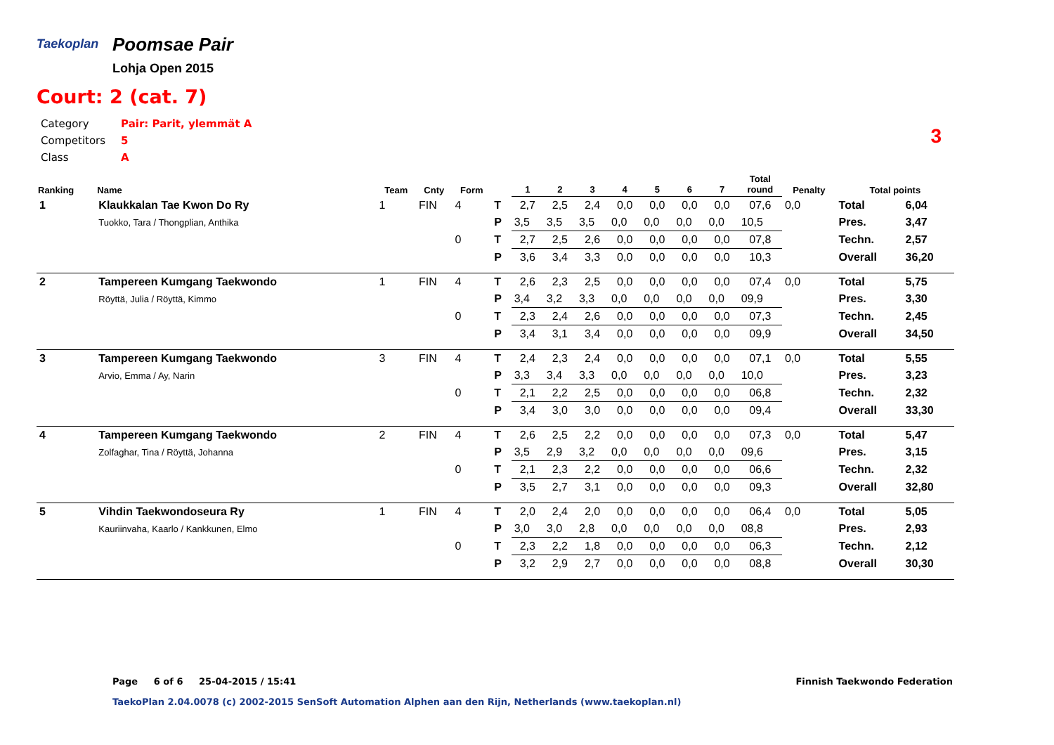Taekoplan
Poomsae Pair
Lohja Open 2015
Court: 2 (cat. 7)
| Category | Pair: Parit, ylemmät A |
| Competitors | 5 |
| Class | A |
3
| Ranking | Name | Team | Cnty | Form | | 1 | 2 | 3 | 4 | 5 | 6 | 7 | Total round | Penalty | Total points | |
| --- | --- | --- | --- | --- | --- | --- | --- | --- | --- | --- | --- | --- | --- | --- | --- | --- |
| 1 | Klaukkalan Tae Kwon Do Ry | 1 | FIN | 4 | T | 2,7 | 2,5 | 2,4 | 0,0 | 0,0 | 0,0 | 0,0 | 07,6 | 0,0 | Total | 6,04 |
| | Tuokko, Tara / Thongplian, Anthika | | | | P | 3,5 | 3,5 | 3,5 | 0,0 | 0,0 | 0,0 | 0,0 | 10,5 | | Pres. | 3,47 |
| | | | | 0 | T | 2,7 | 2,5 | 2,6 | 0,0 | 0,0 | 0,0 | 0,0 | 07,8 | | Techn. | 2,57 |
| | | | | | P | 3,6 | 3,4 | 3,3 | 0,0 | 0,0 | 0,0 | 0,0 | 10,3 | | Overall | 36,20 |
| 2 | Tampereen Kumgang Taekwondo | 1 | FIN | 4 | T | 2,6 | 2,3 | 2,5 | 0,0 | 0,0 | 0,0 | 0,0 | 07,4 | 0,0 | Total | 5,75 |
| | Röyttä, Julia / Röyttä, Kimmo | | | | P | 3,4 | 3,2 | 3,3 | 0,0 | 0,0 | 0,0 | 0,0 | 09,9 | | Pres. | 3,30 |
| | | | | 0 | T | 2,3 | 2,4 | 2,6 | 0,0 | 0,0 | 0,0 | 0,0 | 07,3 | | Techn. | 2,45 |
| | | | | | P | 3,4 | 3,1 | 3,4 | 0,0 | 0,0 | 0,0 | 0,0 | 09,9 | | Overall | 34,50 |
| 3 | Tampereen Kumgang Taekwondo | 3 | FIN | 4 | T | 2,4 | 2,3 | 2,4 | 0,0 | 0,0 | 0,0 | 0,0 | 07,1 | 0,0 | Total | 5,55 |
| | Arvio, Emma / Ay, Narin | | | | P | 3,3 | 3,4 | 3,3 | 0,0 | 0,0 | 0,0 | 0,0 | 10,0 | | Pres. | 3,23 |
| | | | | 0 | T | 2,1 | 2,2 | 2,5 | 0,0 | 0,0 | 0,0 | 0,0 | 06,8 | | Techn. | 2,32 |
| | | | | | P | 3,4 | 3,0 | 3,0 | 0,0 | 0,0 | 0,0 | 0,0 | 09,4 | | Overall | 33,30 |
| 4 | Tampereen Kumgang Taekwondo | 2 | FIN | 4 | T | 2,6 | 2,5 | 2,2 | 0,0 | 0,0 | 0,0 | 0,0 | 07,3 | 0,0 | Total | 5,47 |
| | Zolfaghar, Tina / Röyttä, Johanna | | | | P | 3,5 | 2,9 | 3,2 | 0,0 | 0,0 | 0,0 | 0,0 | 09,6 | | Pres. | 3,15 |
| | | | | 0 | T | 2,1 | 2,3 | 2,2 | 0,0 | 0,0 | 0,0 | 0,0 | 06,6 | | Techn. | 2,32 |
| | | | | | P | 3,5 | 2,7 | 3,1 | 0,0 | 0,0 | 0,0 | 0,0 | 09,3 | | Overall | 32,80 |
| 5 | Vihdin Taekwondoseura Ry | 1 | FIN | 4 | T | 2,0 | 2,4 | 2,0 | 0,0 | 0,0 | 0,0 | 0,0 | 06,4 | 0,0 | Total | 5,05 |
| | Kauriinvaha, Kaarlo / Kankkunen, Elmo | | | | P | 3,0 | 3,0 | 2,8 | 0,0 | 0,0 | 0,0 | 0,0 | 08,8 | | Pres. | 2,93 |
| | | | | 0 | T | 2,3 | 2,2 | 1,8 | 0,0 | 0,0 | 0,0 | 0,0 | 06,3 | | Techn. | 2,12 |
| | | | | | P | 3,2 | 2,9 | 2,7 | 0,0 | 0,0 | 0,0 | 0,0 | 08,8 | | Overall | 30,30 |
Page 6 of 6 25-04-2015 / 15:41
Finnish Taekwondo Federation
TaekoPlan 2.04.0078 (c) 2002-2015 SenSoft Automation Alphen aan den Rijn, Netherlands (www.taekoplan.nl)